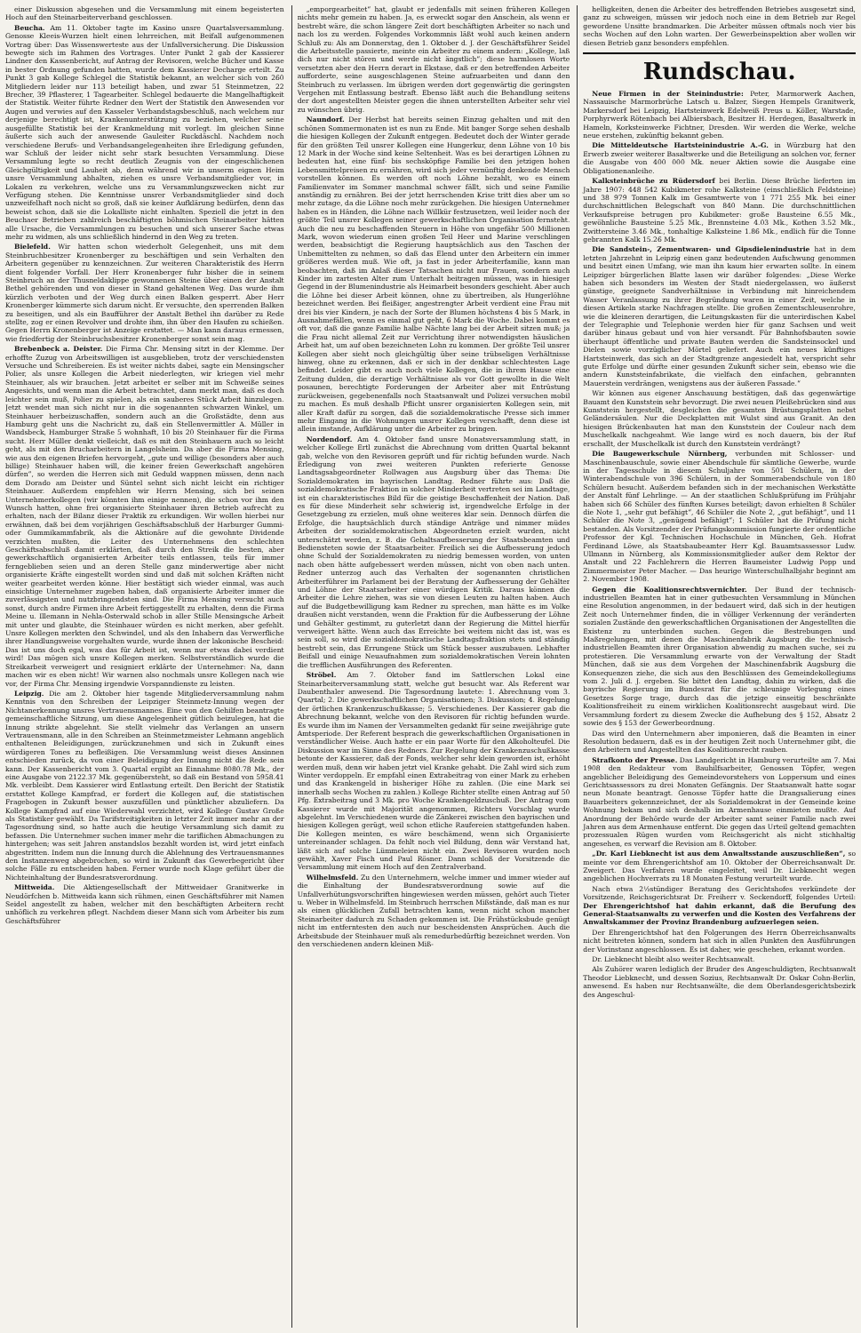einer Diskussion abgesehen und die Versammlung mit einem begeisterten Hoch auf den Steinarbeiterverband geschlossen.
Beucha. Am 11. Oktober tagte im Kasino unsre Quartalsversammlung. Genosse Kleeis-Wurzen hielt einen lehrreichen, mit Beifall aufgenommenen Vortrag über: Das Wissenswerteste aus der Unfallversicherung. Die Diskussion bewegte sich im Rahmen des Vortrages. Unter Punkt 2 gab der Kassierer Lindner den Kassenbericht, auf Antrag der Revisoren, welche Bücher und Kasse in bester Ordnung gefunden hatten, wurde dem Kassierer Decharge erteilt. Zu Punkt 3 gab Kollege Schlegel die Statistik bekannt, an welcher sich von 260 Mitgliedern leider nur 113 beteiligt haben, und zwar 51 Steinmetzen, 22 Brecher, 39 Pflasterer, 1 Tagearbeiter. Schlegel bedauerte die Mangelhaftigkeit der Statistik. Weiter führte Redner den Wert der Statistik den Anwesenden vor Augen und verwies auf den Kasseler Verbandstagsbeschluß, nach welchem nur derjenige berechtigt ist, Krankenunterstützung zu beziehen, welcher seine ausgefüllte Statistik bei der Krankmeldung mit vorlegt. Im gleichen Sinne äußerte sich auch der anwesende Gauleiter Ruckdäschl. Nachdem noch verschiedene Berufs- und Verbandsangelegenheiten ihre Erledigung gefunden, war Schluß der leider nicht sehr stark besuchten Versammlung. Diese Versammlung legte so recht deutlich Zeugnis von der eingeschlichenen Gleichgültigkeit und Lauheit ab, denn während wir in unserm eignen Heim unsre Versammlung abhalten, ziehen es unsre Verbandsmitglieder vor, in Lokalen zu verkehren, welche uns zu Versammlungszwecken nicht zur Verfügung stehen. Die Kenntnisse unsrer Verbandsmitglieder sind doch unzweifelhaft noch nicht so groß, daß sie keiner Aufklärung bedürfen, denn das beweist schon, daß sie die Lokalliste nicht einhalten. Speziell die jetzt in den Beuchaer Betrieben zahlreich beschäftigten böhmischen Steinarbeiter hätten alle Ursache, die Versammlungen zu besuchen und sich unserer Sache etwas mehr zu widmen, als uns schließlich hindernd in den Weg zu treten.
Bielefeld. Wir hatten schon wiederholt Gelegenheit, uns mit dem Steinbruchbesitzer Kronenberger zu beschäftigen und sein Verhalten den Arbeitern gegenüber zu kennzeichnen. Zur weiteren Charakteristik des Herrn dient folgender Vorfall. Der Herr Kronenberger fuhr bisher die in seinem Steinbruch an der Thusneldaklippe gewonnenen Steine über einen der Anstalt Bethel gehörenden und von dieser in Stand gehaltenen Weg. Das wurde ihm kürzlich verboten und der Weg durch einen Balken gesperrt. Aber Herr Kronenberger kümmerte sich darum nicht. Er versuchte, den sperrenden Balken zu beseitigen, und als ein Baufführer der Anstalt Bethel ihn darüber zu Rede stellte, zog er einen Revolver und drohte ihm, ihn über den Haufen zu schießen. Gegen Herrn Kronenberger ist Anzeige erstattet. — Man kann daraus ermessen, wie friedfertig der Steinbruchsbesitzer Kronenberger sonst sein mag.
Brebenbeck a. Deister. Die Firma Chr. Mensing sitzt in der Klemme. Der erhoffte Zuzug von Arbeitswilligen ist ausgeblieben, trotz der verschiedensten Versuche und Schreibereien. Es ist weiter nichts dabei, sagte ein Mensingscher Polier, als unsre Kollegen die Arbeit niederlegten, wir kriegen viel mehr Steinhauer, als wir brauchen. Jetzt arbeitet er selber mit im Schweiße seines Angesichts, und wenn man die Arbeit betrachtet, dann merkt man, daß es doch leichter sein muß, Polier zu spielen, als ein sauberes Stück Arbeit hinzulegen. Jetzt wendet man sich nicht nur in die sogenannten schwarzen Winkel, um Steinhauer herbeizuschaffen, sondern auch an die Großstädte, denn aus Hamburg geht uns die Nachricht zu, daß ein Stellenvermittler A. Müller in Wandsbeck, Hamburger Straße 5 wohnhaft, 10 bis 20 Steinhauer für die Firma sucht. Herr Müller denkt vielleicht, daß es mit den Steinhauern auch so leicht geht, als mit den Bruch­arbeitern in Langelsheim. Da aber die Firma Mensing, wie aus den eigenen Briefen hervorgeht, „gute und willige (besonders aber auch billige) Steinhauer haben will, die keiner freien Gewerkschaft angehören dürfen“, so werden die Herren sich mit Geduld wappnen müssen, denn nach dem Dorado am Deister und Süntel sehnt sich nicht leicht ein richtiger Steinhauer. Außerdem empfehlen wir Herrn Mensing, sich bei seinen Unternehmerkollegen (wir könnten ihm einige nennen), die schon vor ihm den Wunsch hatten, ohne frei organisierte Steinhauer ihren Betrieb aufrecht zu erhalten, nach der Bilanz dieser Praktik zu erkundigen. Wir wollen hierbei nur erwähnen, daß bei dem vorjährigen Geschäftsabschluß der Harburger Gummi- oder Gummikammfabrik, als die Aktionäre auf die gewohnte Dividende verzichten mußten, die Leiter des Unternehmens den schlechten Geschäftsabschluß damit erklärten, daß durch den Streik die besten, aber gewerkschaftlich organisierten Arbeiter teils entlassen, teils für immer ferngeblieben seien und an deren Stelle ganz minderwertige aber nicht organisierte Kräfte eingestellt worden sind und daß mit solchen Kräften nicht weiter gearbeitet werden könne. Hier bestätigt sich wieder einmal, was auch einsichtige Unternehmer zugeben haben, daß organisierte Arbeiter immer die zuverlässigsten und nutzbringendsten sind. Die Firma Mensing versucht auch sonst, durch andre Firmen ihre Arbeit fertiggestellt zu erhalten, denn die Firma Meine u. Illemann in Nehla-Osterwald schob in aller Stille Mensingsche Arbeit mit unter und glaubte, die Steinhauer würden es nicht merken, aber gefehlt. Unsre Kollegen merkten den Schwindel, und als den Inhabern das Verwerfliche ihrer Handlungsweise vorgehalten wurde, wurde ihnen der lakonische Bescheid: Das ist uns doch egal, was das für Arbeit ist, wenn nur etwas dabei verdient wird! Das mögen sich unsre Kollegen merken. Selbstverständlich wurde die Streikarbeit verweigert und resigniert erklärte der Unternehmer: Na, dann machen wir es eben nicht! Wir warnen also nochmals unsre Kollegen nach wie vor, der Firma Chr. Mensing irgendwie Vorspanndienste zu leisten.
Leipzig. Die am 2. Oktober hier tagende Mitgliederversammlung nahm Kenntnis von den Schreiben der Leipziger Steinmetz-Innung wegen der Nichtanerkennung unsres Vertrauensmannes. Eine von den Gehilfen beantragte gemeinschaftliche Sitzung, um diese Angelegenheit gütlich beizulegen, hat die Innung strikte abgelehnt. Sie stellt vielmehr das Verlangen an unsern Vertrauensmann, alle in den Schreiben an Steinmetzmeister Lehmann angeblich enthaltenen Beleidigungen, zurückzunehmen und sich in Zukunft eines würdigeren Tones zu befleißigen. Die Versammlung weist dieses Ansinnen entschieden zurück, da von einer Beleidigung der Innung nicht die Rede sein kann. Der Kassenbericht vom 3. Quartal ergibt an Einnahme 8080.78 Mk., der eine Ausgabe von 2122.37 Mk. gegenübersteht, so daß ein Bestand von 5958.41 Mk. verbleibt. Dem Kassierer wird Entlastung erteilt. Den Bericht der Statistik erstattet Kollege Kampfrad, er fordert die Kollegen auf, die statistischen Fragebogen in Zukunft besser auszufüllen und pünktlicher abzuliefern. Da Kollege Kampfrad auf eine Wiederwahl verzichtet, wird Kollege Gustav Große als Statistiker gewählt. Da Tarifstreitigkeiten in letzter Zeit immer mehr an der Tagesordnung sind, so hatte auch die heutige Versammlung sich damit zu befassen. Die Unternehmer suchen immer mehr die tariflichen Abmachungen zu hintergehen; was seit Jahren anstandslos bezahlt worden ist, wird jetzt einfach abgestritten. Indem nun die Innung durch die Ablehnung des Vertrauensmannes den Instanzenweg abgebrochen, so wird in Zukunft das Gewerbegericht über solche Fälle zu entscheiden haben. Ferner wurde noch Klage geführt über die Nichteinhaltung der Bundesratsverordnung.
Mittweida. Die Aktiengesellschaft der Mittweidaer Granitwerke in Neudörfchen b. Mittweida kann sich rühmen, einen Geschäftsführer mit Namen Seidel angestellt zu haben, welcher mit den beschäftigten Arbeitern recht unhöflich zu verkehren pflegt. Nachdem dieser Mann sich vom Arbeiter bis zum Geschäftsführer
„emporgearbeitet“ hat, glaubt er jedenfalls mit seinen früheren Kollegen nichts mehr gemein zu haben. Ja, es erweckt sogar den Anschein, als wenn er bestrebt wäre, die schon längere Zeit dort beschäftigten Arbeiter so nach und nach los zu werden. Folgendes Vorkommnis läßt wohl auch keinen andern Schluß zu: Als am Donnerstag, den 1. Oktober d. J. der Geschäftsführer Seidel die Arbeitsstelle passierte, meinte ein Arbeiter zu einem andern: „Kollege, laß dich nur nicht stören und werde nicht ängstlich“; diese harmlosen Worte versetzten aber den Herrn derart in Ekstase, daß er den betreffenden Arbeiter aufforderte, seine ausgeschlagenen Steine aufzuarbeiten und dann den Steinbruch zu verlassen. Im übrigen werden dort gegenwärtig die geringsten Vergehen mit Entlassung bestraft. Ebenso läßt auch die Behandlung seitens der dort angestellten Meister gegen die ihnen unterstellten Arbeiter sehr viel zu wünschen übrig.
Naundorf. Der Herbst hat bereits seinen Einzug gehalten und mit den schönen Sommermonaten ist es nun zu Ende. Mit banger Sorge sehen deshalb die hiesigen Kollegen der Zukunft entgegen. Bedeutet doch der Winter gerade für den größten Teil unsrer Kollegen eine Hungerkur, denn Löhne von 10 bis 12 Mark in der Woche sind keine Seltenheit. Was es bei derartigen Löhnen zu bedeuten hat, eine fünf- bis sechsköpfige Familie bei den jetzigen hohen Lebensmittelpreisen zu ernähren, wird sich jeder vernünftig denkende Mensch vorstellen können. Es werden oft noch Löhne bezahlt, wo es einem Familienvater im Sommer manchmal schwer fällt, sich und seine Familie anständig zu ernähren. Bei der jetzt herrschenden Krise tritt dies aber um so mehr zutage, da die Löhne noch mehr zurückgehen. Die hiesigen Unternehmer haben es in Händen, die Löhne nach Willkür festzusetzen, weil leider noch der größte Teil unsrer Kollegen seiner gewerkschaftlichen Organisation fernsteht. Auch die neu zu beschaffenden Steuern in Höhe von ungefähr 500 Millionen Mark, wovon wiederum einen großen Teil Heer und Marine verschlingen werden, beabsichtigt die Regierung hauptsächlich aus den Taschen der Unbemittelten zu nehmen, so daß das Elend unter den Arbeitern ein immer größeres werden muß. Wie oft, ja fast in jeder Arbeiterfamilie, kann man beobachten, daß im Anlaß dieser Tatsachen nicht nur Frauen, sondern auch Kinder im zartesten Alter zum Unterhalt beitragen müssen, was in hiesiger Gegend in der Blumenindustrie als Heimarbeit besonders geschieht. Aber auch die Löhne bei dieser Arbeit können, ohne zu übertreiben, als Hungerlöhne bezeichnet werden. Bei fleißiger, angestrengter Arbeit verdient eine Frau mit drei bis vier Kindern, je nach der Sorte der Blumen höchstens 4 bis 5 Mark, in Ausnahmefällen, wenn es einmal gut geht, 6 Mark die Woche. Dabei kommt es oft vor, daß die ganze Familie halbe Nächte lang bei der Arbeit sitzen muß; ja die Frau nicht allemal Zeit zur Verrichtung ihrer notwendigsten häuslichen Arbeit hat, um auf oben bezeichneten Lohn zu kommen. Der größte Teil unsrer Kollegen aber sieht noch gleichgültig über seine trübseligen Verhältnisse hinweg, ohne zu erkennen, daß er sich in der denkbar schlechtesten Lage befindet. Leider gibt es auch noch viele Kollegen, die in ihrem Hause eine Zeitung dulden, die derartige Verhältnisse als vor Gott gewollte in die Welt posaunen, berechtigte Forderungen der Arbeiter aber mit Entrüstung zurückweisen, gegebenenfalls noch Staatsanwalt und Polizei versuchen mobil zu machen. Es muß deshalb Pflicht unsrer organisierten Kollegen sein, mit aller Kraft dafür zu sorgen, daß die sozialdemokratische Presse sich immer mehr Eingang in die Wohnungen unsrer Kollegen verschafft, denn diese ist allein imstande, Aufklärung unter die Arbeiter zu bringen.
Nordendorf. Am 4. Oktober fand unsre Monatsversammlung statt, in welcher Kollege Ertl zunächst die Abrechnung vom dritten Quartal bekannt gab, welche von den Revisoren geprüft und für richtig befunden wurde. Nach Erledigung von zwei weiteren Punkten referierte Genosse Landtagsabgeordneter Rollwagen aus Augsburg über das Thema: Die Sozialdemokraten im bayrischen Landtag. Redner führte aus: Daß die sozialdemokratische Fraktion in solcher Minderheit vertreten sei im Landtage, ist ein charakteristisches Bild für die geistige Beschaffenheit der Nation. Daß es für diese Minderheit sehr schwierig ist, irgendwelche Erfolge in der Gesetzgebung zu erzielen, muß ohne weiteres klar sein. Dennoch dürfen die Erfolge, die hauptsächlich durch ständige Anträge und nimmer müdes Arbeiten der sozialdemokratischen Abgeordneten erzielt wurden, nicht unterschätzt werden, z. B. die Gehaltsaufbesserung der Staatsbeamten und Bediensteten sowie der Staatsarbeiter. Freilich sei die Aufbesserung jedoch ohne Schuld der Sozialdemokraten zu niedrig bemessen worden, von unten nach oben hätte aufgebessert werden müssen, nicht von oben nach unten. Redner unterzog auch das Verhalten der sogenannten christlichen Arbeiterführer im Parlament bei der Beratung der Aufbesserung der Gehälter und Löhne der Staatsarbeiter einer würdigen Kritik. Daraus können die Arbeiter die Lehre ziehen, was sie von diesen Leuten zu halten haben. Auch auf die Budgetbewilligung kam Redner zu sprechen, man hätte es im Volke draußen nicht verstanden, wenn die Fraktion für die Aufbesserung der Löhne und Gehälter gestimmt, zu guterletzt dann der Regierung die Mittel hierfür verweigert hätte. Wenn auch das Erreichte bei weitem nicht das ist, was es sein soll, so wird die sozialdemokratische Landtagsfraktion stets und ständig bestrebt sein, das Errungene Stück um Stück besser auszubauen. Lebhafter Beifall und einige Neuaufnahmen zum sozialdemokratischen Verein lohnten die trefflichen Ausführungen des Referenten.
Ströbel. Am 7. Oktober fand im Sattlerschen Lokal eine Steinarbeiterversammlung statt, welche gut besucht war. Als Referent war Daubenthaler anwesend. Die Tagesordnung lautete: 1. Abrechnung vom 3. Quartal; 2. Die gewerkschaftlichen Organisationen; 3. Diskussion; 4. Regelung der örtlichen Krankenzuschußkasse; 5. Verschiedenes. Der Kassierer gab die Abrechnung bekannt, welche von den Revisoren für richtig befunden wurde. Es wurde ihm im Namen der Versammelten gedankt für seine zweijährige gute Amtsperiode. Der Referent besprach die gewerkschaftlichen Organisationen in verständlicher Weise. Auch hatte er ein paar Worte für den Alkoholteufel. Die Diskussion war im Sinne des Redners. Zur Regelung der Krankenzuschußkasse betonte der Kassierer, daß der Fonds, welcher sehr klein geworden ist, erhöht werden muß, denn wir haben jetzt viel Kranke gehabt. Die Zahl wird sich zum Winter verdoppeln. Er empfahl einen Extrabeitrag von einer Mark zu erheben und das Krankengeld in bisheriger Höhe zu zahlen. (Die eine Mark sei innerhalb sechs Wochen zu zahlen.) Kollege Richter stellte einen Antrag auf 50 Pfg. Extrabeitrag und 3 Mk. pro Woche Krankengeldzuschuß. Der Antrag vom Kassierer wurde mit Majorität angenommen, Richters Vorschlag wurde abgelehnt. Im Verschiedenen wurde die Zänkerei zwischen den bayrischen und hiesigen Kollegen gerügt, weil schon etliche Raufereien stattgefunden haben. Die Kollegen meinten, es wäre beschämend, wenn sich Organisierte untereinander schlagen. Da fehlt noch viel Bildung, denn wär Verstand hat, läßt sich auf solche Lümmeleien nicht ein. Zwei Revisoren wurden noch gewählt, Xaver Fisch und Paul Rösner. Dann schloß der Vorsitzende die Versammlung mit einem Hoch auf den Zentralverband.
Wilhelmsfeld. Zu den Unternehmern, welche immer und immer wieder auf die Einhaltung der Bundesratsverordnung sowie auf die Unfallverhütungsvorschriften hingewiesen werden müssen, gehört auch Tieter u. Weber in Wilhelmsfeld. Im Steinbruch herrschen Mißstände, daß man es nur als einen glücklichen Zufall betrachten kann, wenn nicht schon mancher Steinarbeiter dadurch zu Schaden gekommen ist. Die Frühstücksbude genügt nicht im entferntesten den auch nur bescheidensten Ansprüchen. Auch die Arbeitsbude der Steinhauer muß als remedurbedürftig bezeichnet werden. Von den verschiedenen andern kleinen Miß-
helligkeiten, denen die Arbeiter des betreffenden Betriebes ausgesetzt sind, ganz zu schweigen, müssen wir jedoch noch eine in dem Betrieb zur Regel gewordene Unsitte brandmarken. Die Arbeiter müssen oftmals noch vier bis sechs Wochen auf den Lohn warten. Der Gewerbeinspektion aber wollen wir diesen Betrieb ganz besonders empfehlen.
Rundschau.
Neue Firmen in der Steinindustrie: Peter, Marmorwerk Aachen, Nassauische Marmorbrüche Latsch u. Balzer, Siegen Hempels Granitwerk, Markersdorf bei Leipzig, Hartsteinwerk Edelweiß Preus u. Köller, Warstade, Porphyrwerk Rötenbach bei Albiersbach, Besitzer H. Herdegen, Basaltwerk in Hameln, Korksteinwerke Fichtner, Dresden. Wir werden die Werke, welche neue erstehen, zukünftig bekannt geben.
Die Mitteldeutsche Hartsteinindustrie A.-G. in Würzburg hat den Erwerb zweier weiterer Basaltwerke und die Beteiligung an solchen vor, ferner die Ausgabe von 400 000 Mk. neuer Aktien sowie die Ausgabe eine Obligationenanleihe.
Kalksteinbrüche zu Rüdersdorf bei Berlin. Diese Brüche lieferten im Jahre 1907: 448 542 Kubikmeter rohe Kalksteine (einschließlich Feldsteine) und 38 979 Tonnen Kalk im Gesamtwerte von 1 771 255 Mk. bei einer durchschnittlichen Belegschaft von 840 Mann. Die durchschnittlichen Verkaufspreise betrugen pro Kubikmeter: große Bausteine 6.55 Mk., gewöhnliche Bausteine 5.25 Mk., Brennsteine 4.03 Mk., Kothen 3.52 Mk., Zwittersteine 3.46 Mk., tonhaltige Kalksteine 1.86 Mk., endlich für die Tonne gebrannten Kalk 15.26 Mk.
Die Sandstein-, Zementwaren- und Gipsdielenindustrie hat in dem letzten Jahrzehnt in Leipzig einen ganz bedeutenden Aufschwung genommen und besitzt einen Umfang, wie man ihn kaum hier erwarten sollte. In einem Leipziger bürgerlichen Blatte lasen wir darüber folgendes: „Diese Werke haben sich besonders im Westen der Stadt niedergelassen, wo äußerst günstige, geeignete Sandverhältnisse in Verbindung mit hinreichendem Wasser Veranlassung zu ihrer Begründung waren in einer Zeit, welche in diesen Artikeln starke Nachfragen stellte. Die großen Zementschleusenrohre, wie die kleineren derartigen, die Leitungskasten für die unterirdischen Kabel der Telegraphie und Telephonie werden hier für ganz Sachsen und weit darüber hinaus gebaut und von hier versandt. Für Bahnhofsbauten sowie überhaupt öffentliche und private Bauten werden die Sandsteinsockel und Dielen sowie vorzüglicher Mörtel geliefert. Auch ein neues künftiges Hartsteinwerk, das sich an der Stadtgrenze angesiedelt hat, verspricht sehr gute Erfolge und dürfte einer gesunden Zukunft sicher sein, ebenso wie die andern Kunststeinfabrikate, die vielfach den einfachen, gebrannten Mauerstein verdrängen, wenigstens aus der äußeren Fassade.“
Wir können aus eigener Anschauung bestätigen, daß das gegenwärtige Bauamt den Kunststein sehr bevorzugt. Die zwei neuen Pleißebrücken sind aus Kunststein hergestellt, desgleichen die gesamten Brüstungsplatten nebst Geländersäulen. Nur die Deckplatten mit Wulst sind aus Granit. An den hiesigen Brückenbauten hat man den Kunststein der Couleur nach dem Muschelkalk nachgeahmt. Wie lange wird es noch dauern, bis der Ruf erschallt, der Muschelkalk ist durch den Kunststein verdrängt?
Die Baugewerkschule Nürnberg, verbunden mit Schlosser- und Maschinenbauschule, sowie einer Abendschule für sämtliche Gewerbe, wurde in der Tagesschule in diesem Schuljahre von 501 Schülern, in der Winterabendschule von 396 Schülern, in der Sommerabendschule von 180 Schülern besucht. Außerdem befanden sich in der mechanischen Werkstätte der Anstalt fünf Lehrlinge. — An der staatlichen Schlußprüfung im Frühjahr haben sich 66 Schüler des fünften Kurses beteiligt; davon erhielten 8 Schüler die Note 1, „sehr gut befähigt“, 46 Schüler die Note 2, „gut befähigt“, und 11 Schüler die Note 3, „genügend befähigt“; 1 Schüler hat die Prüfung nicht bestanden. Als Vorsitzender der Prüfungskommission fungierte der ordentliche Professor der Kgl. Technischen Hochschule in München, Geh. Hofrat Ferdinand Löwe, als Staatsbaubeamter Herr Kgl. Bauamtsassessor Ludw. Ullmann in Nürnberg, als Kommissionsmitglieder außer dem Rektor der Anstalt und 22 Fachlehrern die Herren Baumeister Ludwig Popp und Zimmermeister Peter Macher. — Das heurige Winterschulhalbjahr beginnt am 2. November 1908.
Gegen die Koalitionsrechtsvernichter. Der Bund der technisch-industriellen Beamten hat in einer gutbesuchten Versammlung in München eine Resolution angenommen, in der bedauert wird, daß sich in der heutigen Zeit noch Unternehmer finden, die in völliger Verkennung der veränderten sozialen Zustände den gewerkschaftlichen Organisationen der Angestellten die Existenz zu unterbinden suchen. Gegen die Bestrebungen und Maßregelungen, mit denen die Maschinenfabrik Augsburg die technisch-industriellen Beamten ihrer Organisation abwendig zu machen suche, sei zu protestieren. Die Versammlung erwarte von der Verwaltung der Stadt München, daß sie aus dem Vorgehen der Maschinenfabrik Augsburg die Konsequenzen ziehe, die sich aus den Beschlüssen des Gemeindekollegiums vom 2. Juli d. J. ergeben. Sie bittet den Landtag, dahin zu wirken, daß die bayrische Regierung im Bundesrat für die schleunige Vorlegung eines Gesetzes Sorge trage, durch das die jetzige einseitig beschränkte Koalitionsfreiheit zu einem wirklichen Koalitionsrecht ausgebaut wird. Die Versammlung fordert zu diesem Zwecke die Aufhebung des § 152, Absatz 2 sowie des § 153 der Gewerbeordnung.
Das wird den Unternehmern aber imponieren, daß die Beamten in einer Resolution bedauern, daß es in der heutigen Zeit noch Unternehmer gibt, die den Arbeitern und Angestellten das Koalitionsrecht rauben.
Strafkonto der Presse. Das Landgericht in Hamburg verurteilte am 7. Mai 1908 den Redakteur vom Bauhilfsarbeiter, Genossen Töpfer, wegen angeblicher Beleidigung des Gemeindevorstehers von Loppersum und eines Gerichtsassessors zu drei Monaten Gefängnis. Der Staatsanwalt hatte sogar neun Monate beantragt. Genosse Töpfer hatte die Drangsalierung eines Bauarbeiters gekennzeichnet, der als Sozialdemokrat in der Gemeinde keine Wohnung bekam und sich deshalb im Armenhause einmieten mußte. Auf Anordnung der Behörde wurde der Arbeiter samt seiner Familie nach zwei Jahren aus dem Armenhause entfernt. Die gegen das Urteil geltend gemachten prozessualen Rügen wurden vom Reichsgericht als nicht stichhaltig angesehen, es verwarf die Revision am 8. Oktober.
„Dr. Karl Liebknecht ist aus dem Anwaltsstande auszuschließen“, so meinte vor dem Ehrengerichtshof am 10. Oktober der Oberreichsanwalt Dr. Zweigert. Das Verfahren wurde eingeleitet, weil Dr. Liebknecht wegen angeblichen Hochverrats zu 18 Monaten Festung verurteilt wurde.
Nach etwa 2½stündiger Beratung des Gerichtshofes verkündete der Vorsitzende, Reichsgerichtsrat Dr. Freiherr v. Seckendorff, folgendes Urteil: Der Ehrengerichtshof hat dahin erkannt, daß die Berufung des General-Staatsanwalts zu verwerfen und die Kosten des Verfahrens der Anwaltskammer der Provinz Brandenburg aufzuerlegen seien.
Der Ehrengerichtshof hat den Folgerungen des Herrn Oberreichsanwalts nicht beitreten können, sondern hat sich in allen Punkten den Ausführungen der Vorinstanz angeschlossen. Es ist daher, wie geschehen, erkannt worden.
Dr. Liebknecht bleibt also weiter Rechtsanwalt.
Als Zuhörer waren lediglich der Bruder des Angeschuldigten, Rechtsanwalt Theodor Liebknecht, und dessen Sozius, Rechtsanwalt Dr. Oskar Cohn-Berlin, anwesend. Es haben nur Rechtsanwälte, die dem Oberlandesgerichtsbezirk des Angeschul-